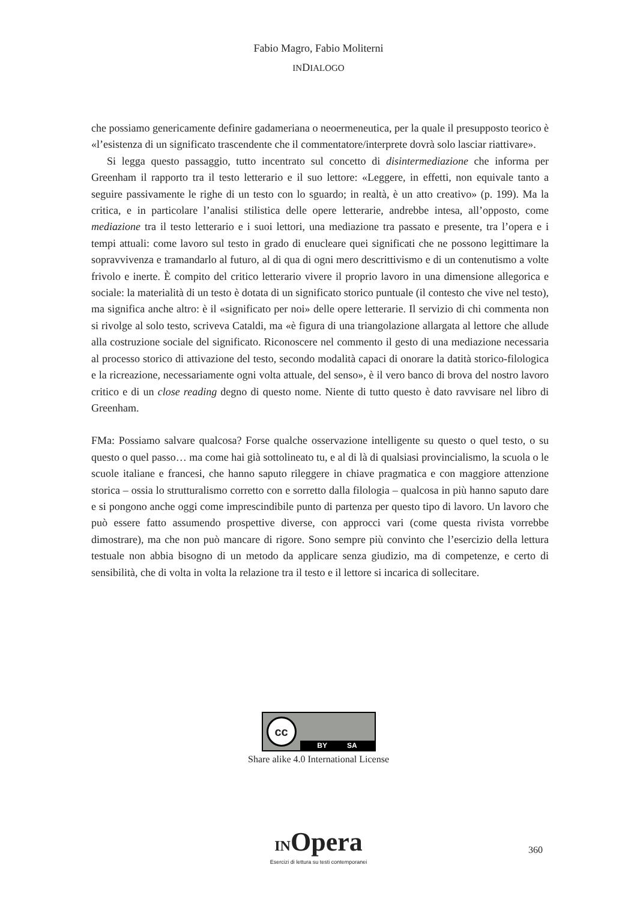Fabio Magro, Fabio Moliterni
INDIALOGO
che possiamo genericamente definire gadameriana o neoermeneutica, per la quale il presupposto teorico è «l’esistenza di un significato trascendente che il commentatore/interprete dovrà solo lasciar riattivare».
Si legga questo passaggio, tutto incentrato sul concetto di disintermediazione che informa per Greenham il rapporto tra il testo letterario e il suo lettore: «Leggere, in effetti, non equivale tanto a seguire passivamente le righe di un testo con lo sguardo; in realtà, è un atto creativo» (p. 199). Ma la critica, e in particolare l’analisi stilistica delle opere letterarie, andrebbe intesa, all’opposto, come mediazione tra il testo letterario e i suoi lettori, una mediazione tra passato e presente, tra l’opera e i tempi attuali: come lavoro sul testo in grado di enucleare quei significati che ne possono legittimare la sopravvivenza e tramandarlo al futuro, al di qua di ogni mero descrittivismo e di un contenutismo a volte frivolo e inerte. È compito del critico letterario vivere il proprio lavoro in una dimensione allegorica e sociale: la materialità di un testo è dotata di un significato storico puntuale (il contesto che vive nel testo), ma significa anche altro: è il «significato per noi» delle opere letterarie. Il servizio di chi commenta non si rivolge al solo testo, scriveva Cataldi, ma «è figura di una triangolazione allargata al lettore che allude alla costruzione sociale del significato. Riconoscere nel commento il gesto di una mediazione necessaria al processo storico di attivazione del testo, secondo modalità capaci di onorare la datità storico-filologica e la ricreazione, necessariamente ogni volta attuale, del senso», è il vero banco di brova del nostro lavoro critico e di un close reading degno di questo nome. Niente di tutto questo è dato ravvisare nel libro di Greenham.
FMa: Possiamo salvare qualcosa? Forse qualche osservazione intelligente su questo o quel testo, o su questo o quel passo… ma come hai già sottolineato tu, e al di là di qualsiasi provincialismo, la scuola o le scuole italiane e francesi, che hanno saputo rileggere in chiave pragmatica e con maggiore attenzione storica – ossia lo strutturalismo corretto con e sorretto dalla filologia – qualcosa in più hanno saputo dare e si pongono anche oggi come imprescindibile punto di partenza per questo tipo di lavoro. Un lavoro che può essere fatto assumendo prospettive diverse, con approcci vari (come questa rivista vorrebbe dimostrare), ma che non può mancare di rigore. Sono sempre più convinto che l’esercizio della lettura testuale non abbia bisogno di un metodo da applicare senza giudizio, ma di competenze, e certo di sensibilità, che di volta in volta la relazione tra il testo e il lettore si incarica di sollecitare.
cc
BY SA
Share alike 4.0 International License
INOpera
Esercizi di lettura su testi contemporanei
360